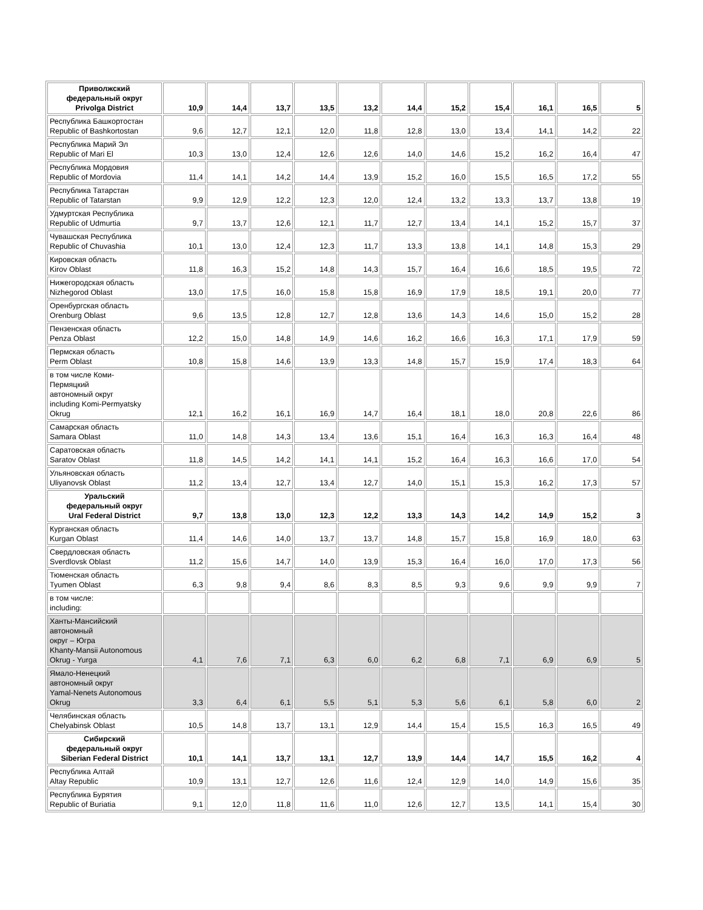| Приволжский федеральный округ Privolga District | 10,9 | 14,4 | 13,7 | 13,5 | 13,2 | 14,4 | 15,2 | 15,4 | 16,1 | 16,5 | 5 |
| Республика Башкортостан Republic of Bashkortostan | 9,6 | 12,7 | 12,1 | 12,0 | 11,8 | 12,8 | 13,0 | 13,4 | 14,1 | 14,2 | 22 |
| Республика Марий Эл Republic of Mari El | 10,3 | 13,0 | 12,4 | 12,6 | 12,6 | 14,0 | 14,6 | 15,2 | 16,2 | 16,4 | 47 |
| Республика Мордовия Republic of Mordovia | 11,4 | 14,1 | 14,2 | 14,4 | 13,9 | 15,2 | 16,0 | 15,5 | 16,5 | 17,2 | 55 |
| Республика Татарстан Republic of Tatarstan | 9,9 | 12,9 | 12,2 | 12,3 | 12,0 | 12,4 | 13,2 | 13,3 | 13,7 | 13,8 | 19 |
| Удмуртская Республика Republic of Udmurtia | 9,7 | 13,7 | 12,6 | 12,1 | 11,7 | 12,7 | 13,4 | 14,1 | 15,2 | 15,7 | 37 |
| Чувашская Республика Republic of Chuvashia | 10,1 | 13,0 | 12,4 | 12,3 | 11,7 | 13,3 | 13,8 | 14,1 | 14,8 | 15,3 | 29 |
| Кировская область Kirov Oblast | 11,8 | 16,3 | 15,2 | 14,8 | 14,3 | 15,7 | 16,4 | 16,6 | 18,5 | 19,5 | 72 |
| Нижегородская область Nizhegorod Oblast | 13,0 | 17,5 | 16,0 | 15,8 | 15,8 | 16,9 | 17,9 | 18,5 | 19,1 | 20,0 | 77 |
| Оренбургская область Orenburg Oblast | 9,6 | 13,5 | 12,8 | 12,7 | 12,8 | 13,6 | 14,3 | 14,6 | 15,0 | 15,2 | 28 |
| Пензенская область Penza Oblast | 12,2 | 15,0 | 14,8 | 14,9 | 14,6 | 16,2 | 16,6 | 16,3 | 17,1 | 17,9 | 59 |
| Пермская область Perm Oblast | 10,8 | 15,8 | 14,6 | 13,9 | 13,3 | 14,8 | 15,7 | 15,9 | 17,4 | 18,3 | 64 |
| в том числе Коми- Пермяцкий автономный округ including Komi-Permyatsky Okrug | 12,1 | 16,2 | 16,1 | 16,9 | 14,7 | 16,4 | 18,1 | 18,0 | 20,8 | 22,6 | 86 |
| Самарская область Samara Oblast | 11,0 | 14,8 | 14,3 | 13,4 | 13,6 | 15,1 | 16,4 | 16,3 | 16,3 | 16,4 | 48 |
| Саратовская область Saratov Oblast | 11,8 | 14,5 | 14,2 | 14,1 | 14,1 | 15,2 | 16,4 | 16,3 | 16,6 | 17,0 | 54 |
| Ульяновская область Uliyanovsk Oblast | 11,2 | 13,4 | 12,7 | 13,4 | 12,7 | 14,0 | 15,1 | 15,3 | 16,2 | 17,3 | 57 |
| Уральский федеральный округ Ural Federal District | 9,7 | 13,8 | 13,0 | 12,3 | 12,2 | 13,3 | 14,3 | 14,2 | 14,9 | 15,2 | 3 |
| Курганская область Kurgan Oblast | 11,4 | 14,6 | 14,0 | 13,7 | 13,7 | 14,8 | 15,7 | 15,8 | 16,9 | 18,0 | 63 |
| Свердловская область Sverdlovsk Oblast | 11,2 | 15,6 | 14,7 | 14,0 | 13,9 | 15,3 | 16,4 | 16,0 | 17,0 | 17,3 | 56 |
| Тюменская область Tyumen Oblast | 6,3 | 9,8 | 9,4 | 8,6 | 8,3 | 8,5 | 9,3 | 9,6 | 9,9 | 9,9 | 7 |
| в том числе: including: | | | | | | | | | | | |
| Ханты-Мансийский автономный округ – Югра Khanty-Mansii Autonomous Okrug - Yurga | 4,1 | 7,6 | 7,1 | 6,3 | 6,0 | 6,2 | 6,8 | 7,1 | 6,9 | 6,9 | 5 |
| Ямало-Ненецкий автономный округ Yamal-Nenets Autonomous Okrug | 3,3 | 6,4 | 6,1 | 5,5 | 5,1 | 5,3 | 5,6 | 6,1 | 5,8 | 6,0 | 2 |
| Челябинская область Chelyabinsk Oblast | 10,5 | 14,8 | 13,7 | 13,1 | 12,9 | 14,4 | 15,4 | 15,5 | 16,3 | 16,5 | 49 |
| Сибирский федеральный округ Siberian Federal District | 10,1 | 14,1 | 13,7 | 13,1 | 12,7 | 13,9 | 14,4 | 14,7 | 15,5 | 16,2 | 4 |
| Республика Алтай Altay Republic | 10,9 | 13,1 | 12,7 | 12,6 | 11,6 | 12,4 | 12,9 | 14,0 | 14,9 | 15,6 | 35 |
| Республика Бурятия Republic of Buriatia | 9,1 | 12,0 | 11,8 | 11,6 | 11,0 | 12,6 | 12,7 | 13,5 | 14,1 | 15,4 | 30 |